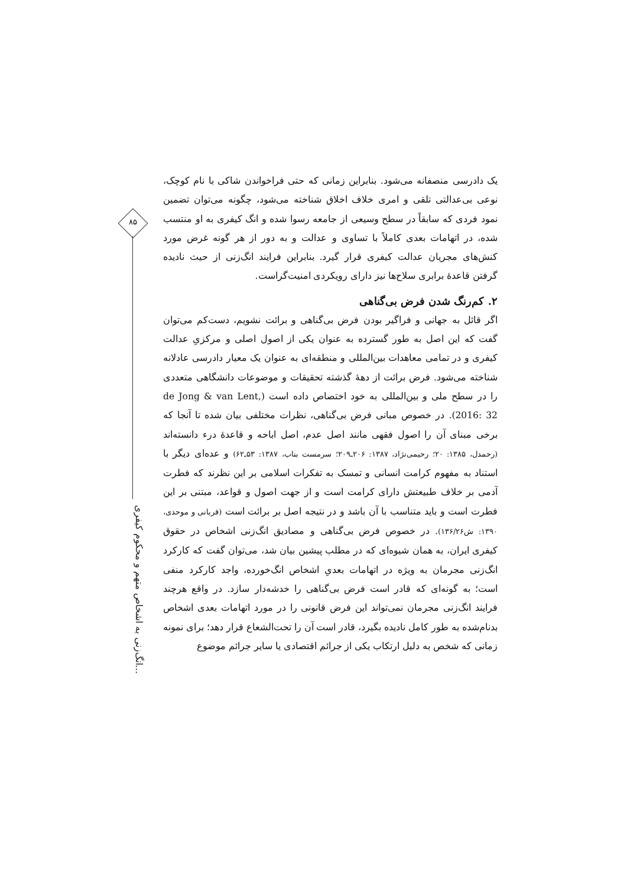۸۵
انگ‌زنی به اشخاص متهم و محکوم کیفری...
یک دادرسی منصفانه می‌شود. بنابراین زمانی که حتی فراخواندن شاکی با نام کوچک، نوعی بی‌عدالتی تلقی و امری خلاف اخلاق شناخته می‌شود، چگونه می‌توان تضمین نمود فردی که سابقاً در سطح وسیعی از جامعه رسوا شده و انگ کیفری به او منتسب شده، در اتهامات بعدی کاملاً با تساوی و عدالت و به دور از هر گونه غرض مورد کنش‌های مجریان عدالت کیفری قرار گیرد. بنابراین فرایند انگ‌زنی از حیث نادیده گرفتن قاعدهٔ برابری سلاح‌ها نیز دارای رویکردی امنیت‌گراست.
۲. کم‌رنگ شدن فرض بی‌گناهی
اگر قائل به جهانی و فراگیر بودن فرض بی‌گناهی و برائت نشویم، دست‌کم می‌توان گفت که این اصل به طور گسترده به عنوان یکی از اصول اصلی و مرکزیِ عدالت کیفری و در تمامی معاهدات بین‌المللی و منطقه‌ای به عنوان یک معیار دادرسی عادلانه شناخته می‌شود. فرض برائت از دههٔ گذشته تحقیقات و موضوعات دانشگاهی متعددی را در سطح ملی و بین‌المللی به خود اختصاص داده است (de Jong & van Lent, 2016: 32). در خصوص مبانی فرض بی‌گناهی، نظرات مختلفی بیان شده تا آنجا که برخی مبنای آن را اصول فقهی مانند اصل عدم، اصل اباحه و قاعدهٔ درء دانسته‌اند (رحمدل، ۱۳۸۵: ۲۰؛ رحیمی‌نژاد، ۱۳۸۷: ۲۰۶ـ۲۰۹؛ سرمست بناب، ۱۳۸۷: ۵۳ـ۶۲) و عده‌ای دیگر با استناد به مفهوم کرامت انسانی و تمسک به تفکرات اسلامی بر این نظرند که فطرت آدمی بر خلاف طبیعتش دارای کرامت است و از جهت اصول و قواعد، مبتنی بر این فطرت است و باید متناسب با آن باشد و در نتیجه اصل بر برائت است (قربانی و موحدی، ۱۳۹۰: ش۱۳۶/۲۶). در خصوص فرض بی‌گناهی و مصادیق انگ‌زنی اشخاص در حقوق کیفری ایران، به همان شیوه‌ای که در مطلب پیشین بیان شد، می‌توان گفت که کارکرد انگ‌زنی مجرمان به ویژه در اتهامات بعدیِ اشخاص انگ‌خورده، واجد کارکرد منفی است؛ به گونه‌ای که قادر است فرض بی‌گناهی را خدشه‌دار سازد. در واقع هرچند فرایند انگ‌زنی مجرمان نمی‌تواند این فرض قانونی را در مورد اتهامات بعدی اشخاص بدنام‌شده به طور کامل نادیده بگیرد، قادر است آن را تحت‌الشعاع قرار دهد؛ برای نمونه زمانی که شخص به دلیل ارتکاب یکی از جرائم اقتصادی یا سایر جرائم موضوع